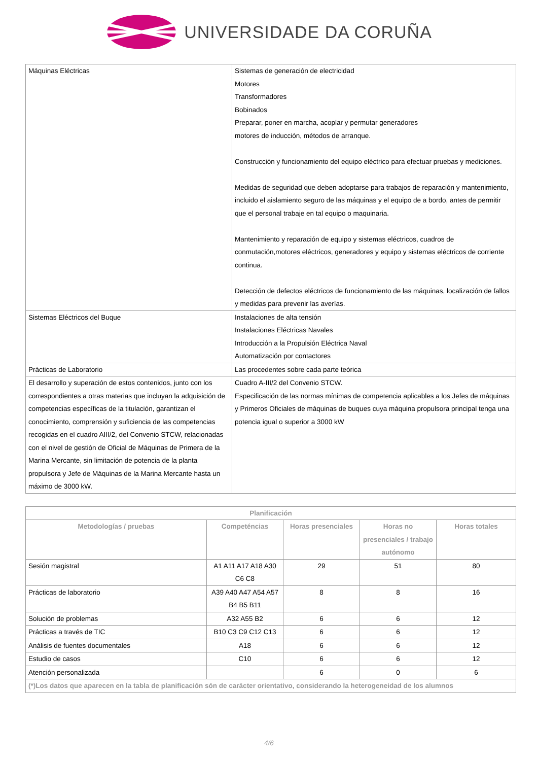UNIVERSIDADE DA CORUÑA
| Máquinas Eléctricas | Sistemas de generación de electricidad Motores Transformadores Bobinados Preparar, poner en marcha, acoplar y permutar generadores motores de inducción, métodos de arranque. Construcción y funcionamiento del equipo eléctrico para efectuar pruebas y mediciones. Medidas de seguridad que deben adoptarse para trabajos de reparación y mantenimiento, incluido el aislamiento seguro de las máquinas y el equipo de a bordo, antes de permitir que el personal trabaje en tal equipo o maquinaria. Mantenimiento y reparación de equipo y sistemas eléctricos, cuadros de conmutación,motores eléctricos, generadores y equipo y sistemas eléctricos de corriente continua. Detección de defectos eléctricos de funcionamiento de las máquinas, localización de fallos y medidas para prevenir las averías. |
| Sistemas Eléctricos del Buque | Instalaciones de alta tensión Instalaciones Eléctricas Navales Introducción a la Propulsión Eléctrica Naval Automatización por contactores |
| Prácticas de Laboratorio | Las procedentes sobre cada parte teórica |
| El desarrollo y superación de estos contenidos, junto con los correspondientes a otras materias que incluyan la adquisición de competencias específicas de la titulación, garantizan el conocimiento, comprensión y suficiencia de las competencias recogidas en el cuadro AIII/2, del Convenio STCW, relacionadas con el nivel de gestión de Oficial de Máquinas de Primera de la Marina Mercante, sin limitación de potencia de la planta propulsora y Jefe de Máquinas de la Marina Mercante hasta un máximo de 3000 kW. | Cuadro A-III/2 del Convenio STCW. Especificación de las normas mínimas de competencia aplicables a los Jefes de máquinas y Primeros Oficiales de máquinas de buques cuya máquina propulsora principal tenga una potencia igual o superior a 3000 kW |
| Planificación | | | | |
| --- | --- | --- | --- | --- |
| Metodologías / pruebas | Competéncias | Horas presenciales | Horas no presenciales / trabajo autónomo | Horas totales |
| Sesión magistral | A1 A11 A17 A18 A30 C6 C8 | 29 | 51 | 80 |
| Prácticas de laboratorio | A39 A40 A47 A54 A57 B4 B5 B11 | 8 | 8 | 16 |
| Solución de problemas | A32 A55 B2 | 6 | 6 | 12 |
| Prácticas a través de TIC | B10 C3 C9 C12 C13 | 6 | 6 | 12 |
| Análisis de fuentes documentales | A18 | 6 | 6 | 12 |
| Estudio de casos | C10 | 6 | 6 | 12 |
| Atención personalizada | | 6 | 0 | 6 |
| (*)Los datos que aparecen en la tabla de planificación són de carácter orientativo, considerando la heterogeneidad de los alumnos | | | | |
4/6